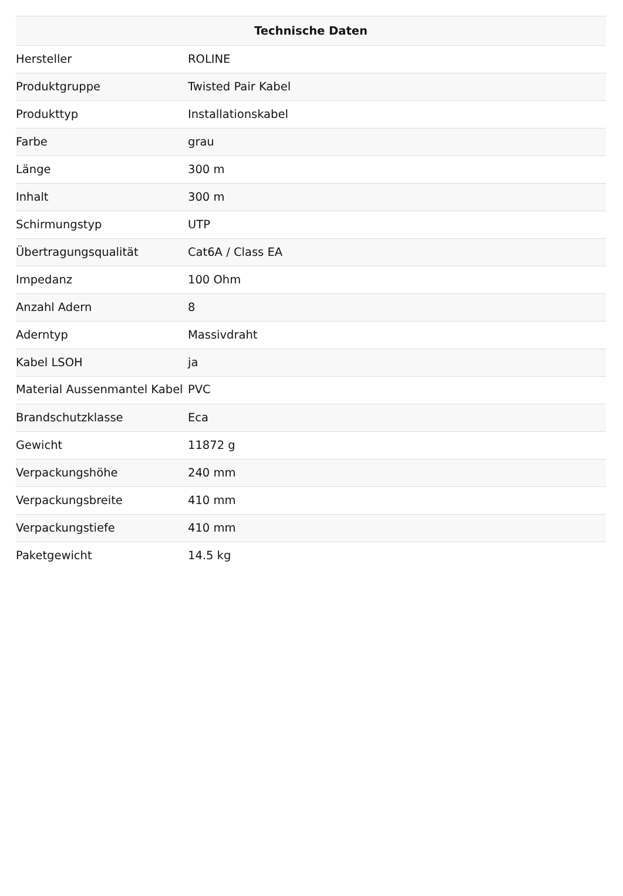| Technische Daten | |
| --- | --- |
| Hersteller | ROLINE |
| Produktgruppe | Twisted Pair Kabel |
| Produkttyp | Installationskabel |
| Farbe | grau |
| Länge | 300 m |
| Inhalt | 300 m |
| Schirmungstyp | UTP |
| Übertragungsqualität | Cat6A / Class EA |
| Impedanz | 100 Ohm |
| Anzahl Adern | 8 |
| Aderntyp | Massivdraht |
| Kabel LSOH | ja |
| Material Aussenmantel Kabel | PVC |
| Brandschutzklasse | Eca |
| Gewicht | 11872 g |
| Verpackungshöhe | 240 mm |
| Verpackungsbreite | 410 mm |
| Verpackungstiefe | 410 mm |
| Paketgewicht | 14.5 kg |